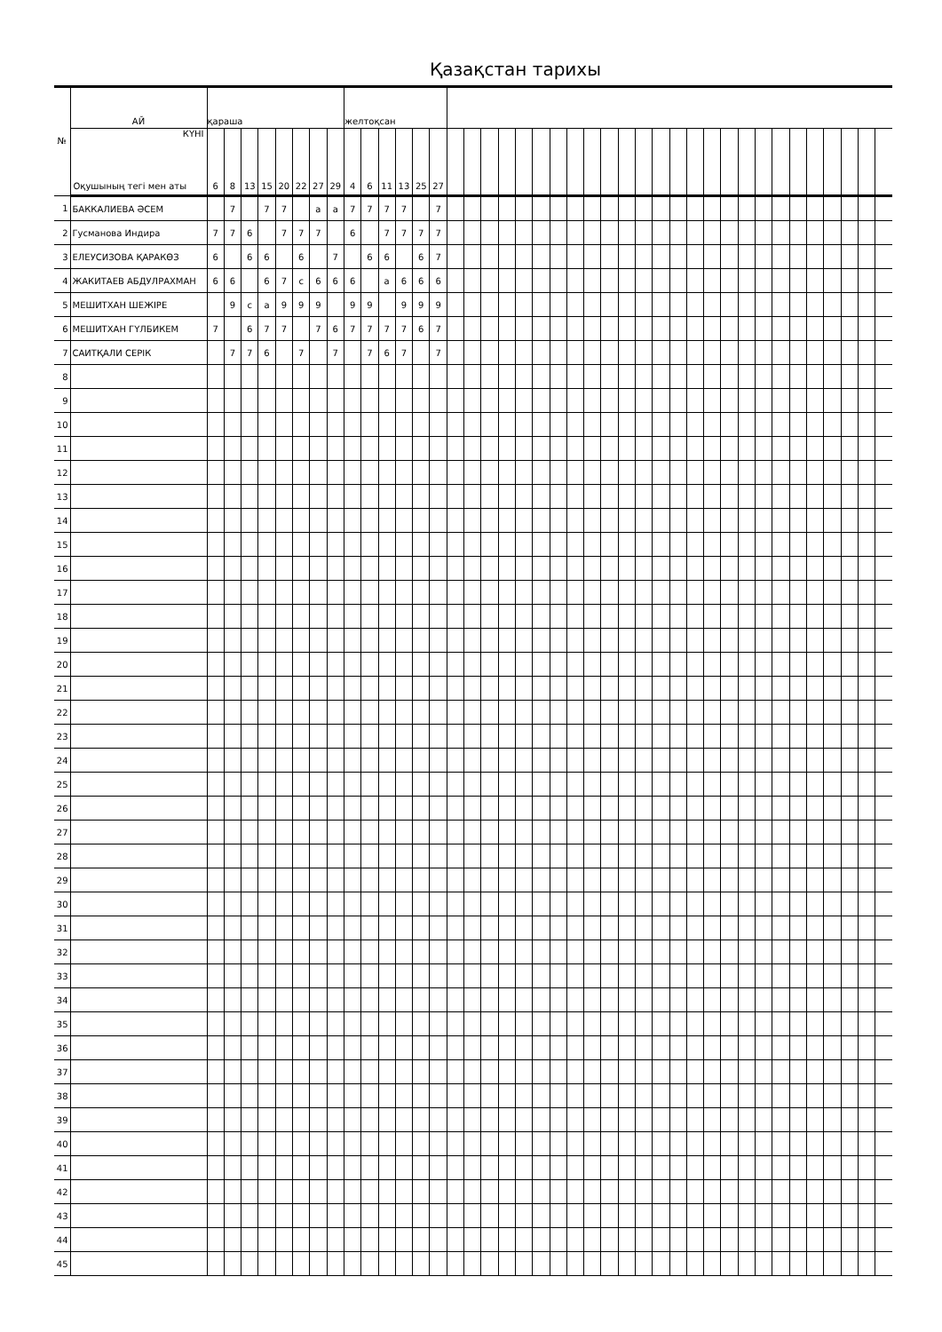Қазақстан тарихы
| № | АЙ | қараша | | | | | | | | желтоқсан | | | | | | | | | | | | | | | | | | | | | | | | | | | | | | | |
| | КҮНІ Оқушының тегі мен аты | 6 | 8 | 13 | 15 | 20 | 22 | 27 | 29 | 4 | 6 | 11 | 13 | 25 | 27 | | | | | | | | | | | | | | | | | | | | | | | | | | |
| 1 | БАККАЛИЕВА ӘСЕМ | | 7 | | 7 | 7 | | а | а | 7 | 7 | 7 | 7 | | 7 | | | | | | | | | | | | | | | | | | | | | | | | | | |
| 2 | Гусманова Индира | 7 | 7 | 6 | | 7 | 7 | 7 | | 6 | | 7 | 7 | 7 | 7 | | | | | | | | | | | | | | | | | | | | | | | | | | |
| 3 | ЕЛЕУСИЗОВА ҚАРАКӨЗ | 6 | | 6 | 6 | | 6 | | 7 | | 6 | 6 | | 6 | 7 | | | | | | | | | | | | | | | | | | | | | | | | | | |
| 4 | ЖАКИТАЕВ АБДУЛРАХМАН | 6 | 6 | | 6 | 7 | с | 6 | 6 | 6 | | а | 6 | 6 | 6 | | | | | | | | | | | | | | | | | | | | | | | | | | |
| 5 | МЕШИТХАН ШЕЖІРЕ | | 9 | с | а | 9 | 9 | 9 | | 9 | 9 | | 9 | 9 | 9 | | | | | | | | | | | | | | | | | | | | | | | | | | |
| 6 | МЕШИТХАН ГҮЛБИКЕМ | 7 | | 6 | 7 | 7 | | 7 | 6 | 7 | 7 | 7 | 7 | 6 | 7 | | | | | | | | | | | | | | | | | | | | | | | | | | |
| 7 | САИТҚАЛИ СЕРІК | | 7 | 7 | 6 | | 7 | | 7 | | 7 | 6 | 7 | | 7 | | | | | | | | | | | | | | | | | | | | | | | | | | |
| 8 | | | | | | | | | | | | | | | | | | | | | | | | | | | | | | | | | | | | | | | | | |
| 9 | | | | | | | | | | | | | | | | | | | | | | | | | | | | | | | | | | | | | | | | | |
| 10 | | | | | | | | | | | | | | | | | | | | | | | | | | | | | | | | | | | | | | | | | |
| 11 | | | | | | | | | | | | | | | | | | | | | | | | | | | | | | | | | | | | | | | | | |
| 12 | | | | | | | | | | | | | | | | | | | | | | | | | | | | | | | | | | | | | | | | | |
| 13 | | | | | | | | | | | | | | | | | | | | | | | | | | | | | | | | | | | | | | | | | |
| 14 | | | | | | | | | | | | | | | | | | | | | | | | | | | | | | | | | | | | | | | | | |
| 15 | | | | | | | | | | | | | | | | | | | | | | | | | | | | | | | | | | | | | | | | | |
| 16 | | | | | | | | | | | | | | | | | | | | | | | | | | | | | | | | | | | | | | | | | |
| 17 | | | | | | | | | | | | | | | | | | | | | | | | | | | | | | | | | | | | | | | | | |
| 18 | | | | | | | | | | | | | | | | | | | | | | | | | | | | | | | | | | | | | | | | | |
| 19 | | | | | | | | | | | | | | | | | | | | | | | | | | | | | | | | | | | | | | | | | |
| 20 | | | | | | | | | | | | | | | | | | | | | | | | | | | | | | | | | | | | | | | | | |
| 21 | | | | | | | | | | | | | | | | | | | | | | | | | | | | | | | | | | | | | | | | | |
| 22 | | | | | | | | | | | | | | | | | | | | | | | | | | | | | | | | | | | | | | | | | |
| 23 | | | | | | | | | | | | | | | | | | | | | | | | | | | | | | | | | | | | | | | | | |
| 24 | | | | | | | | | | | | | | | | | | | | | | | | | | | | | | | | | | | | | | | | | |
| 25 | | | | | | | | | | | | | | | | | | | | | | | | | | | | | | | | | | | | | | | | | |
| 26 | | | | | | | | | | | | | | | | | | | | | | | | | | | | | | | | | | | | | | | | | |
| 27 | | | | | | | | | | | | | | | | | | | | | | | | | | | | | | | | | | | | | | | | | |
| 28 | | | | | | | | | | | | | | | | | | | | | | | | | | | | | | | | | | | | | | | | | |
| 29 | | | | | | | | | | | | | | | | | | | | | | | | | | | | | | | | | | | | | | | | | |
| 30 | | | | | | | | | | | | | | | | | | | | | | | | | | | | | | | | | | | | | | | | | |
| 31 | | | | | | | | | | | | | | | | | | | | | | | | | | | | | | | | | | | | | | | | | |
| 32 | | | | | | | | | | | | | | | | | | | | | | | | | | | | | | | | | | | | | | | | | |
| 33 | | | | | | | | | | | | | | | | | | | | | | | | | | | | | | | | | | | | | | | | | |
| 34 | | | | | | | | | | | | | | | | | | | | | | | | | | | | | | | | | | | | | | | | | |
| 35 | | | | | | | | | | | | | | | | | | | | | | | | | | | | | | | | | | | | | | | | | |
| 36 | | | | | | | | | | | | | | | | | | | | | | | | | | | | | | | | | | | | | | | | | |
| 37 | | | | | | | | | | | | | | | | | | | | | | | | | | | | | | | | | | | | | | | | | |
| 38 | | | | | | | | | | | | | | | | | | | | | | | | | | | | | | | | | | | | | | | | | |
| 39 | | | | | | | | | | | | | | | | | | | | | | | | | | | | | | | | | | | | | | | | | |
| 40 | | | | | | | | | | | | | | | | | | | | | | | | | | | | | | | | | | | | | | | | | |
| 41 | | | | | | | | | | | | | | | | | | | | | | | | | | | | | | | | | | | | | | | | | |
| 42 | | | | | | | | | | | | | | | | | | | | | | | | | | | | | | | | | | | | | | | | | |
| 43 | | | | | | | | | | | | | | | | | | | | | | | | | | | | | | | | | | | | | | | | | |
| 44 | | | | | | | | | | | | | | | | | | | | | | | | | | | | | | | | | | | | | | | | | |
| 45 | | | | | | | | | | | | | | | | | | | | | | | | | | | | | | | | | | | | | | | | | |